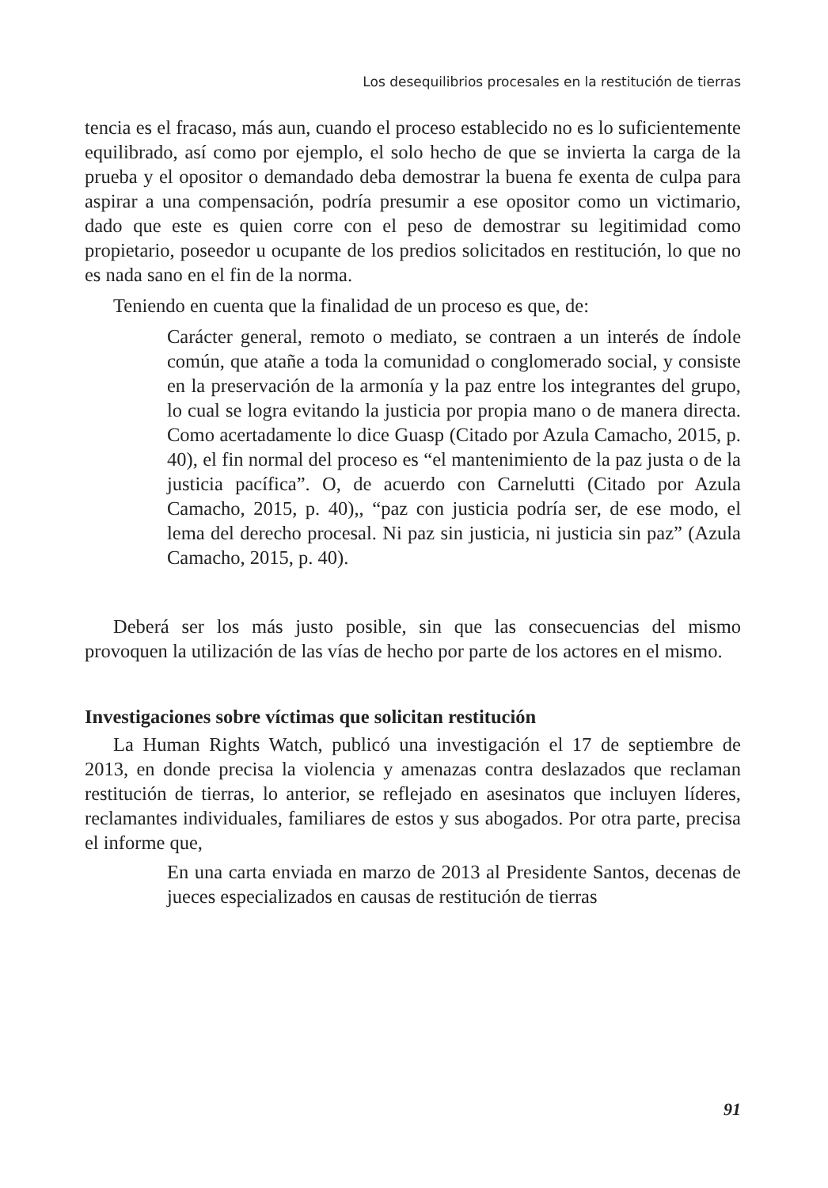Los desequilibrios procesales en la restitución de tierras
tencia es el fracaso, más aun, cuando el proceso establecido no es lo suficientemente equilibrado, así como por ejemplo, el solo hecho de que se invierta la carga de la prueba y el opositor o demandado deba demostrar la buena fe exenta de culpa para aspirar a una compensación, podría presumir a ese opositor como un victimario, dado que este es quien corre con el peso de demostrar su legitimidad como propietario, poseedor u ocupante de los predios solicitados en restitución, lo que no es nada sano en el fin de la norma.
Teniendo en cuenta que la finalidad de un proceso es que, de:
Carácter general, remoto o mediato, se contraen a un interés de índole común, que atañe a toda la comunidad o conglomerado social, y consiste en la preservación de la armonía y la paz entre los integrantes del grupo, lo cual se logra evitando la justicia por propia mano o de manera directa. Como acertadamente lo dice Guasp (Citado por Azula Camacho, 2015, p. 40), el fin normal del proceso es “el mantenimiento de la paz justa o de la justicia pacífica”. O, de acuerdo con Carnelutti (Citado por Azula Camacho, 2015, p. 40),, “paz con justicia podría ser, de ese modo, el lema del derecho procesal. Ni paz sin justicia, ni justicia sin paz” (Azula Camacho, 2015, p. 40).
Deberá ser los más justo posible, sin que las consecuencias del mismo provoquen la utilización de las vías de hecho por parte de los actores en el mismo.
Investigaciones sobre víctimas que solicitan restitución
La Human Rights Watch, publicó una investigación el 17 de septiembre de 2013, en donde precisa la violencia y amenazas contra deslazados que reclaman restitución de tierras, lo anterior, se reflejado en asesinatos que incluyen líderes, reclamantes individuales, familiares de estos y sus abogados. Por otra parte, precisa el informe que,
En una carta enviada en marzo de 2013 al Presidente Santos, decenas de jueces especializados en causas de restitución de tierras
91